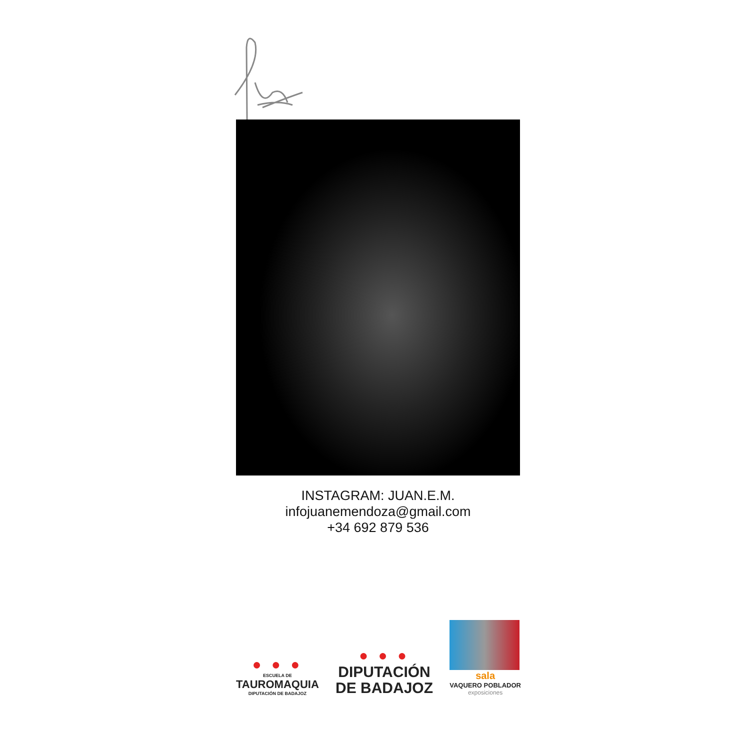INSTAGRAM: JUAN.E.M.
infojuanemendoza@gmail.com
+34 692 879 536
● ● ●
ESCUELA DE
TAUROMAQUIA
DIPUTACIÓN DE BADAJOZ
● ● ●
DIPUTACIÓN
DE BADAJOZ
sala
VAQUERO POBLADOR
exposiciones